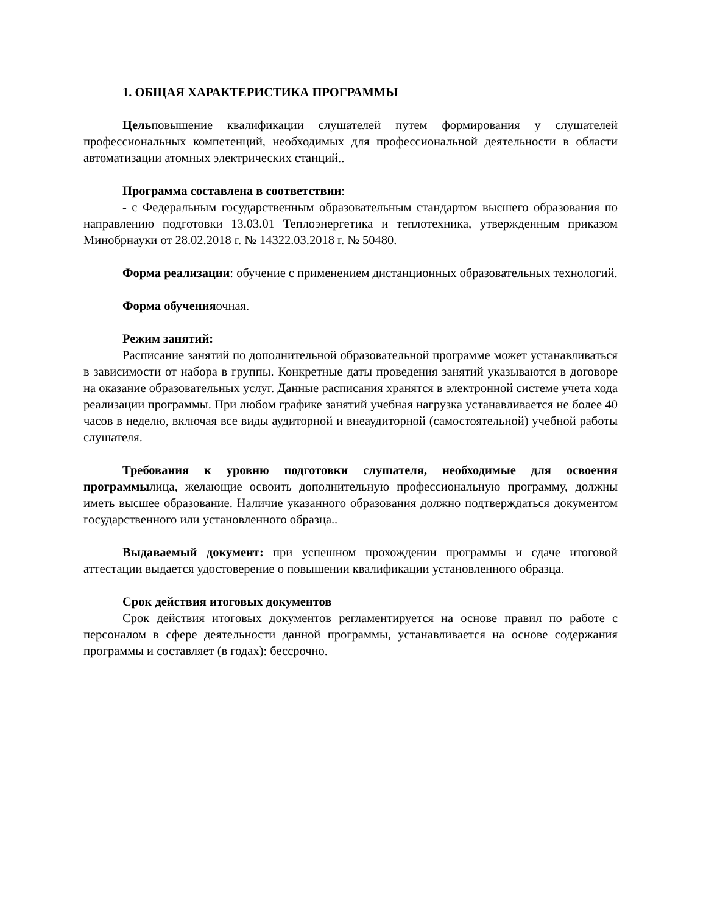1. ОБЩАЯ ХАРАКТЕРИСТИКА ПРОГРАММЫ
Цельповышение квалификации слушателей путем формирования у слушателей профессиональных компетенций, необходимых для профессиональной деятельности в области автоматизации атомных электрических станций..
Программа составлена в соответствии:
- с Федеральным государственным образовательным стандартом высшего образования по направлению подготовки 13.03.01 Теплоэнергетика и теплотехника, утвержденным приказом Минобрнауки от 28.02.2018 г. № 14322.03.2018 г. № 50480.
Форма реализации: обучение с применением дистанционных образовательных технологий.
Форма обученияочная.
Режим занятий:
Расписание занятий по дополнительной образовательной программе может устанавливаться в зависимости от набора в группы. Конкретные даты проведения занятий указываются в договоре на оказание образовательных услуг. Данные расписания хранятся в электронной системе учета хода реализации программы. При любом графике занятий учебная нагрузка устанавливается не более 40 часов в неделю, включая все виды аудиторной и внеаудиторной (самостоятельной) учебной работы слушателя.
Требования к уровню подготовки слушателя, необходимые для освоения программылица, желающие освоить дополнительную профессиональную программу, должны иметь высшее образование. Наличие указанного образования должно подтверждаться документом государственного или установленного образца..
Выдаваемый документ: при успешном прохождении программы и сдаче итоговой аттестации выдается удостоверение о повышении квалификации установленного образца.
Срок действия итоговых документов
Срок действия итоговых документов регламентируется на основе правил по работе с персоналом в сфере деятельности данной программы, устанавливается на основе содержания программы и составляет (в годах): бессрочно.